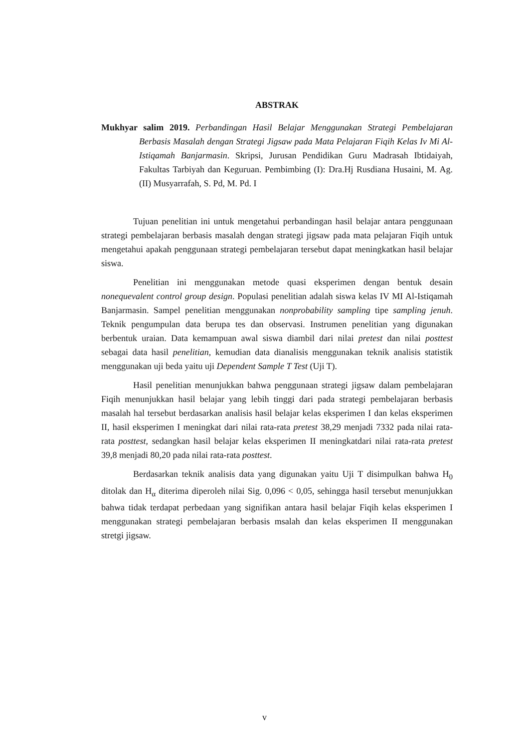ABSTRAK
Mukhyar salim 2019. Perbandingan Hasil Belajar Menggunakan Strategi Pembelajaran Berbasis Masalah dengan Strategi Jigsaw pada Mata Pelajaran Fiqih Kelas Iv Mi Al-Istiqamah Banjarmasin. Skripsi, Jurusan Pendidikan Guru Madrasah Ibtidaiyah, Fakultas Tarbiyah dan Keguruan. Pembimbing (I): Dra.Hj Rusdiana Husaini, M. Ag. (II) Musyarrafah, S. Pd, M. Pd. I
Tujuan penelitian ini untuk mengetahui perbandingan hasil belajar antara penggunaan strategi pembelajaran berbasis masalah dengan strategi jigsaw pada mata pelajaran Fiqih untuk mengetahui apakah penggunaan strategi pembelajaran tersebut dapat meningkatkan hasil belajar siswa.
Penelitian ini menggunakan metode quasi eksperimen dengan bentuk desain nonequevalent control group design. Populasi penelitian adalah siswa kelas IV MI Al-Istiqamah Banjarmasin. Sampel penelitian menggunakan nonprobability sampling tipe sampling jenuh. Teknik pengumpulan data berupa tes dan observasi. Instrumen penelitian yang digunakan berbentuk uraian. Data kemampuan awal siswa diambil dari nilai pretest dan nilai posttest sebagai data hasil penelitian, kemudian data dianalisis menggunakan teknik analisis statistik menggunakan uji beda yaitu uji Dependent Sample T Test (Uji T).
Hasil penelitian menunjukkan bahwa penggunaan strategi jigsaw dalam pembelajaran Fiqih menunjukkan hasil belajar yang lebih tinggi dari pada strategi pembelajaran berbasis masalah hal tersebut berdasarkan analisis hasil belajar kelas eksperimen I dan kelas eksperimen II, hasil eksperimen I meningkat dari nilai rata-rata pretest 38,29 menjadi 7332 pada nilai rata-rata posttest, sedangkan hasil belajar kelas eksperimen II meningkatdari nilai rata-rata pretest 39,8 menjadi 80,20 pada nilai rata-rata posttest.
Berdasarkan teknik analisis data yang digunakan yaitu Uji T disimpulkan bahwa H<sub>0</sub> ditolak dan H<sub>α</sub> diterima diperoleh nilai Sig. 0,096 < 0,05, sehingga hasil tersebut menunjukkan bahwa tidak terdapat perbedaan yang signifikan antara hasil belajar Fiqih kelas eksperimen I menggunakan strategi pembelajaran berbasis msalah dan kelas eksperimen II menggunakan stretgi jigsaw.
v